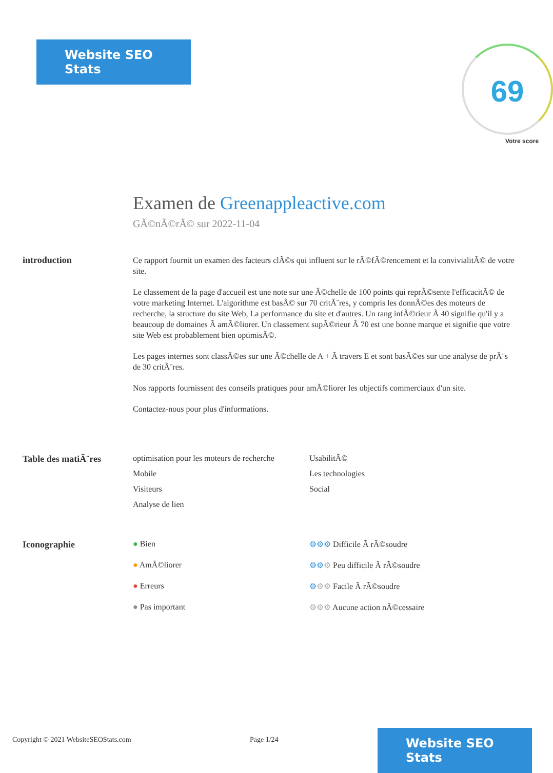Website SEO Stats 69
Votre score
Examen de Greenappleactive.com
GÃ©nÃ©rÃ© sur 2022-11-04
introduction
Ce rapport fournit un examen des facteurs clÃ©s qui influent sur le rÃ©fÃ©rencement et la convivialitÃ© de votre site.
Le classement de la page d'accueil est une note sur une Ã©chelle de 100 points qui reprÃ©sente l'efficacitÃ© de votre marketing Internet. L'algorithme est basÃ© sur 70 critÃ¨res, y compris les donnÃ©es des moteurs de recherche, la structure du site Web, La performance du site et d'autres. Un rang infÃ©rieur Ã 40 signifie qu'il y a beaucoup de domaines Ã amÃ©liorer. Un classement supÃ©rieur Ã 70 est une bonne marque et signifie que votre site Web est probablement bien optimisÃ©.
Les pages internes sont classÃ©es sur une Ã©chelle de A + Ã travers E et sont basÃ©es sur une analyse de prÃ¨s de 30 critÃ¨res.
Nos rapports fournissent des conseils pratiques pour amÃ©liorer les objectifs commerciaux d'un site.
Contactez-nous pour plus d'informations.
Table des matiÃ¨res optimisation pour les moteurs de recherche
UsabilitÃ©
Mobile
Les technologies
Visiteurs
Social
Analyse de lien
Iconographie ● Bien
⚙⚙⚙ Difficile Ã rÃ©soudre
● AmÃ©liorer
⚙⚙⚙ Peu difficile Ã rÃ©soudre
● Erreurs
⚙⚙⚙ Facile Ã rÃ©soudre
● Pas important
⚙⚙⚙ Aucune action nÃ©cessaire
Copyright © 2021 WebsiteSEOStats.com
Page 1/24
Website SEO Stats